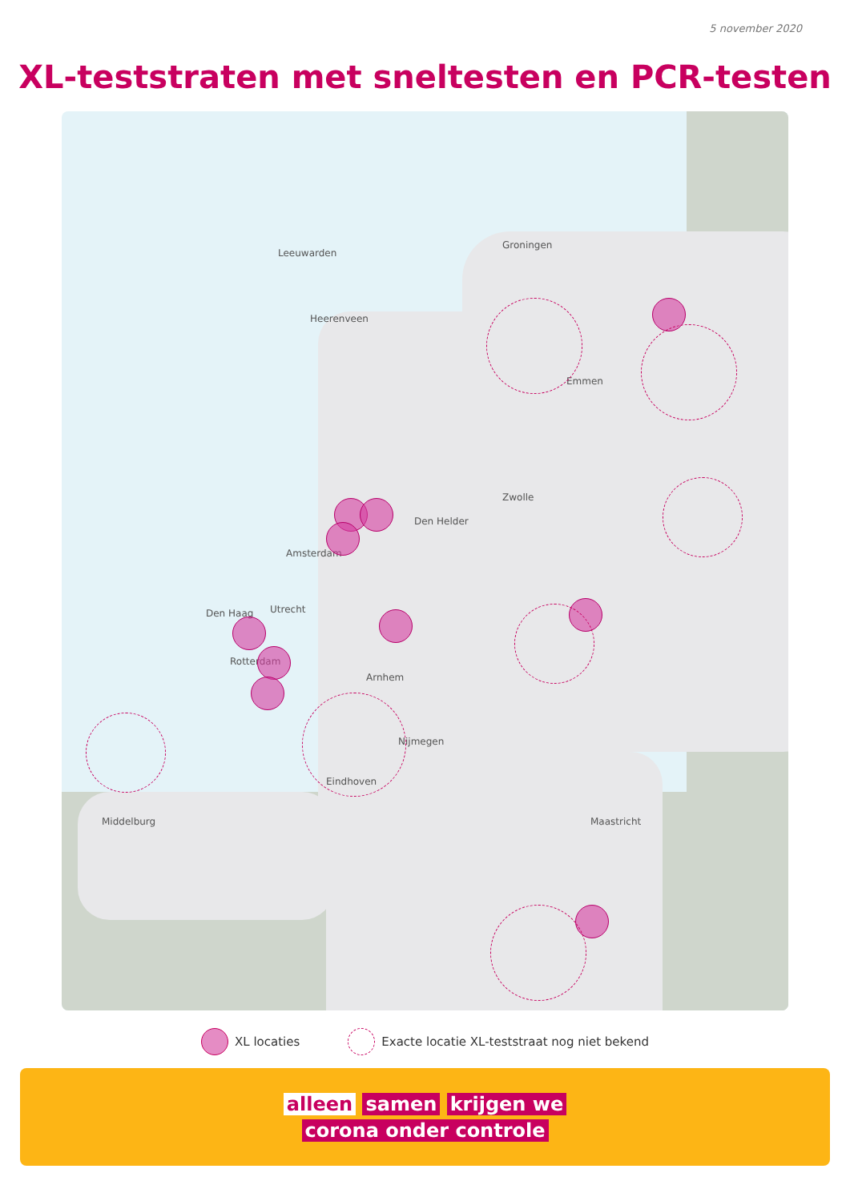5 november 2020
XL-teststraten met sneltesten en PCR-testen
Groningen
Zwolle
Leeuwarden
Heerenveen
Emmen
Den Helder
Amsterdam
Utrecht Den Haag
Rotterdam
Arnhem
Nijmegen
Eindhoven
Middelburg Maastricht
XL locaties Exacte locatie XL-teststraat nog niet bekend
alleen samen krijgen we
corona onder controle